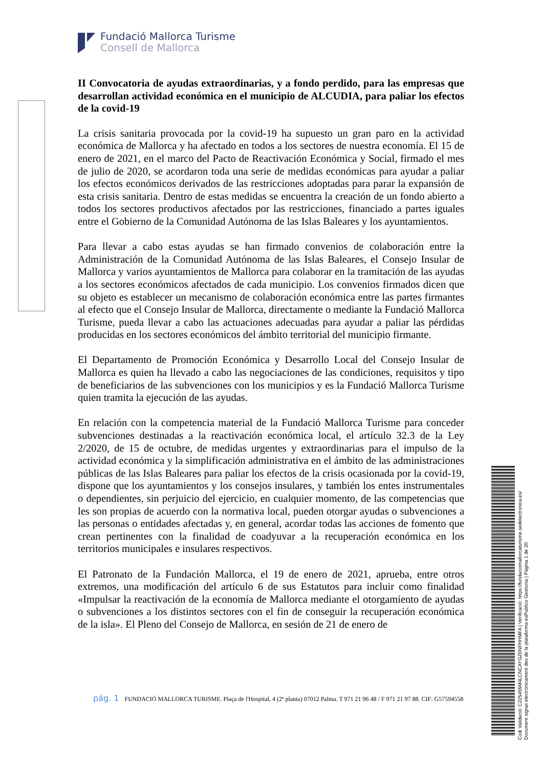Fundació Mallorca Turisme
Consell de Mallorca
II Convocatoria de ayudas extraordinarias, y a fondo perdido, para las empresas que desarrollan actividad económica en el municipio de ALCUDIA, para paliar los efectos de la covid-19
La crisis sanitaria provocada por la covid-19 ha supuesto un gran paro en la actividad económica de Mallorca y ha afectado en todos a los sectores de nuestra economía. El 15 de enero de 2021, en el marco del Pacto de Reactivación Económica y Social, firmado el mes de julio de 2020, se acordaron toda una serie de medidas económicas para ayudar a paliar los efectos económicos derivados de las restricciones adoptadas para parar la expansión de esta crisis sanitaria. Dentro de estas medidas se encuentra la creación de un fondo abierto a todos los sectores productivos afectados por las restricciones, financiado a partes iguales entre el Gobierno de la Comunidad Autónoma de las Islas Baleares y los ayuntamientos.
Para llevar a cabo estas ayudas se han firmado convenios de colaboración entre la Administración de la Comunidad Autónoma de las Islas Baleares, el Consejo Insular de Mallorca y varios ayuntamientos de Mallorca para colaborar en la tramitación de las ayudas a los sectores económicos afectados de cada municipio. Los convenios firmados dicen que su objeto es establecer un mecanismo de colaboración económica entre las partes firmantes al efecto que el Consejo Insular de Mallorca, directamente o mediante la Fundació Mallorca Turisme, pueda llevar a cabo las actuaciones adecuadas para ayudar a paliar las pérdidas producidas en los sectores económicos del ámbito territorial del municipio firmante.
El Departamento de Promoción Económica y Desarrollo Local del Consejo Insular de Mallorca es quien ha llevado a cabo las negociaciones de las condiciones, requisitos y tipo de beneficiarios de las subvenciones con los municipios y es la Fundació Mallorca Turisme quien tramita la ejecución de las ayudas.
En relación con la competencia material de la Fundació Mallorca Turisme para conceder subvenciones destinadas a la reactivación económica local, el artículo 32.3 de la Ley 2/2020, de 15 de octubre, de medidas urgentes y extraordinarias para el impulso de la actividad económica y la simplificación administrativa en el ámbito de las administraciones públicas de las Islas Baleares para paliar los efectos de la crisis ocasionada por la covid-19, dispone que los ayuntamientos y los consejos insulares, y también los entes instrumentales o dependientes, sin perjuicio del ejercicio, en cualquier momento, de las competencias que les son propias de acuerdo con la normativa local, pueden otorgar ayudas o subvenciones a las personas o entidades afectadas y, en general, acordar todas las acciones de fomento que crean pertinentes con la finalidad de coadyuvar a la recuperación económica en los territorios municipales e insulares respectivos.
El Patronato de la Fundación Mallorca, el 19 de enero de 2021, aprueba, entre otros extremos, una modificación del artículo 6 de sus Estatutos para incluir como finalidad «Impulsar la reactivación de la economía de Mallorca mediante el otorgamiento de ayudas o subvenciones a los distintos sectores con el fin de conseguir la recuperación económica de la isla». El Pleno del Consejo de Mallorca, en sesión de 21 de enero de
pág. 1 FUNDACIÓ MALLORCA TURISME. Plaça de l'Hospital, 4 (2ª planta) 07012 Palma. T 971 21 96 48 / F 971 21 97 88. CIF: G57594558
Codi Validació: C225455M4LCNCAYGZ6NFHHMFA | Verificació: https://fundaciomallorcaturisme.sedelectronica.es/
Document signat electrònicament des de la plataforma esPublico Gestiona | Pàgina 1 de 20